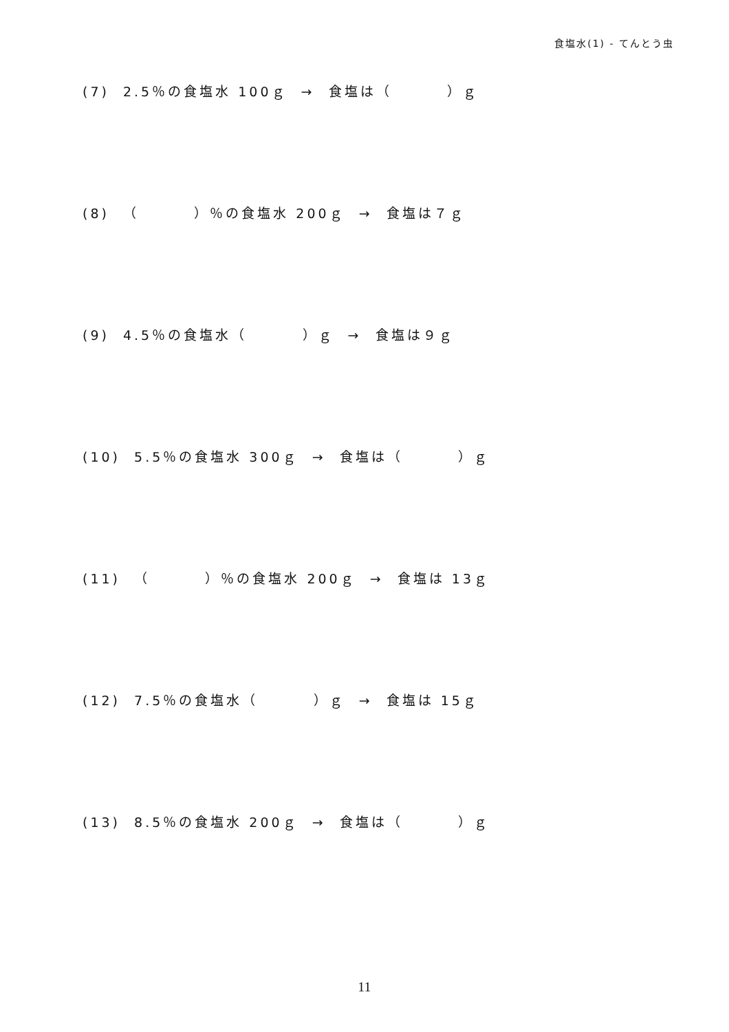食塩水(1) - てんとう虫
(7) 2.5％の食塩水 100ｇ → 食塩は（ ）ｇ
(8) （ ）％の食塩水 200ｇ → 食塩は７ｇ
(9) 4.5％の食塩水（ ）ｇ → 食塩は９ｇ
(10) 5.5％の食塩水 300ｇ → 食塩は（ ）ｇ
(11) （ ）％の食塩水 200ｇ → 食塩は 13ｇ
(12) 7.5％の食塩水（ ）ｇ → 食塩は 15ｇ
(13) 8.5％の食塩水 200ｇ → 食塩は（ ）ｇ
11